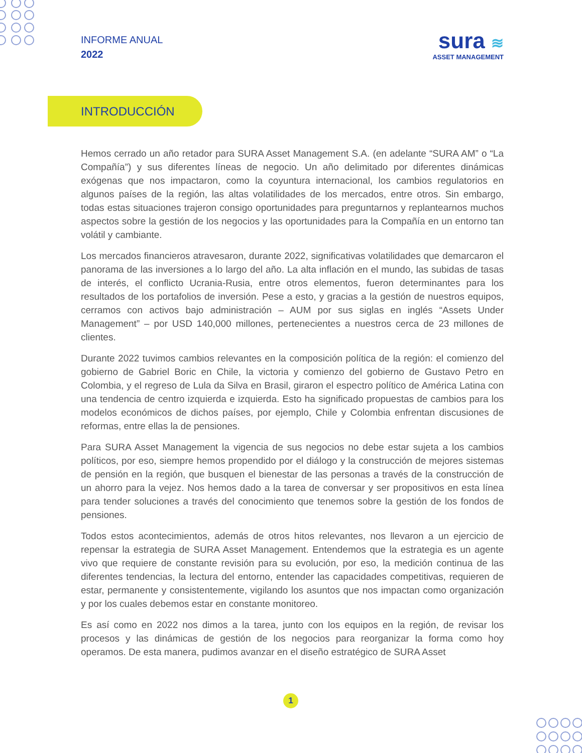INFORME ANUAL
2022
sura ≋
ASSET MANAGEMENT
INTRODUCCIÓN
Hemos cerrado un año retador para SURA Asset Management S.A. (en adelante “SURA AM” o “La Compañía”) y sus diferentes líneas de negocio. Un año delimitado por diferentes dinámicas exógenas que nos impactaron, como la coyuntura internacional, los cambios regulatorios en algunos países de la región, las altas volatilidades de los mercados, entre otros. Sin embargo, todas estas situaciones trajeron consigo oportunidades para preguntarnos y replantearnos muchos aspectos sobre la gestión de los negocios y las oportunidades para la Compañía en un entorno tan volátil y cambiante.
Los mercados financieros atravesaron, durante 2022, significativas volatilidades que demarcaron el panorama de las inversiones a lo largo del año. La alta inflación en el mundo, las subidas de tasas de interés, el conflicto Ucrania-Rusia, entre otros elementos, fueron determinantes para los resultados de los portafolios de inversión. Pese a esto, y gracias a la gestión de nuestros equipos, cerramos con activos bajo administración – AUM por sus siglas en inglés “Assets Under Management” – por USD 140,000 millones, pertenecientes a nuestros cerca de 23 millones de clientes.
Durante 2022 tuvimos cambios relevantes en la composición política de la región: el comienzo del gobierno de Gabriel Boric en Chile, la victoria y comienzo del gobierno de Gustavo Petro en Colombia, y el regreso de Lula da Silva en Brasil, giraron el espectro político de América Latina con una tendencia de centro izquierda e izquierda. Esto ha significado propuestas de cambios para los modelos económicos de dichos países, por ejemplo, Chile y Colombia enfrentan discusiones de reformas, entre ellas la de pensiones.
Para SURA Asset Management la vigencia de sus negocios no debe estar sujeta a los cambios políticos, por eso, siempre hemos propendido por el diálogo y la construcción de mejores sistemas de pensión en la región, que busquen el bienestar de las personas a través de la construcción de un ahorro para la vejez. Nos hemos dado a la tarea de conversar y ser propositivos en esta línea para tender soluciones a través del conocimiento que tenemos sobre la gestión de los fondos de pensiones.
Todos estos acontecimientos, además de otros hitos relevantes, nos llevaron a un ejercicio de repensar la estrategia de SURA Asset Management. Entendemos que la estrategia es un agente vivo que requiere de constante revisión para su evolución, por eso, la medición continua de las diferentes tendencias, la lectura del entorno, entender las capacidades competitivas, requieren de estar, permanente y consistentemente, vigilando los asuntos que nos impactan como organización y por los cuales debemos estar en constante monitoreo.
Es así como en 2022 nos dimos a la tarea, junto con los equipos en la región, de revisar los procesos y las dinámicas de gestión de los negocios para reorganizar la forma como hoy operamos. De esta manera, pudimos avanzar en el diseño estratégico de SURA Asset
1